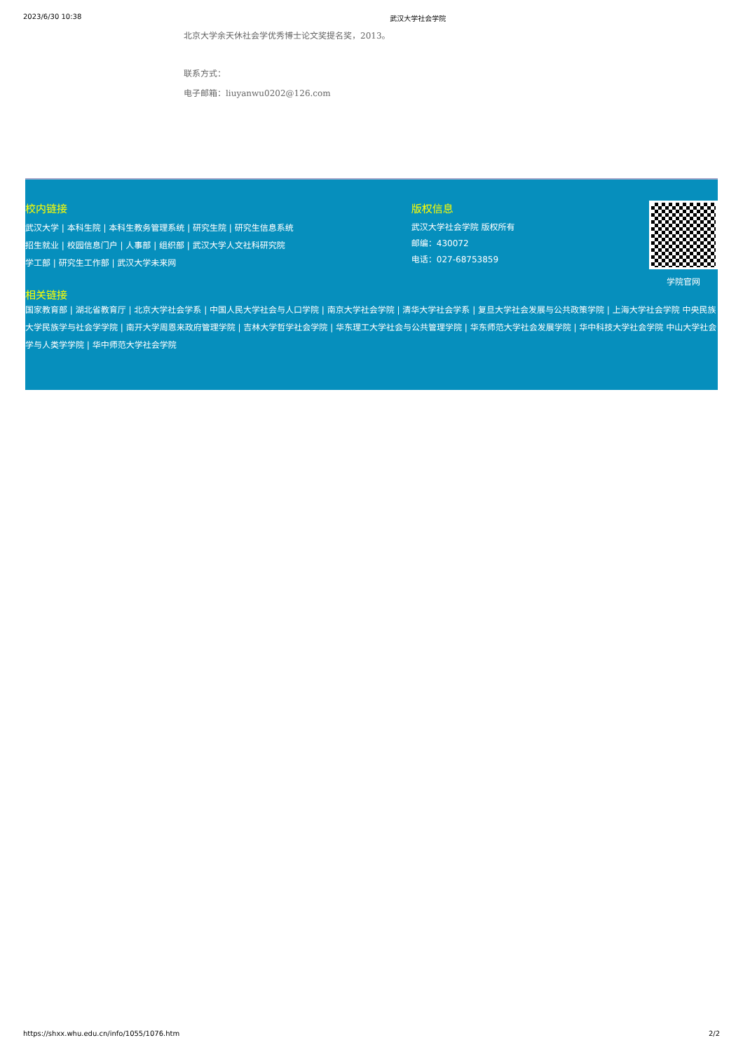2023/6/30 10:38 武汉大学社会学院
北京大学余天休社会学优秀博士论文奖提名奖，2013。
联系方式：
电子邮箱：liuyanwu0202@126.com
校内链接
武汉大学 | 本科生院 | 本科生教务管理系统 | 研究生院 | 研究生信息系统
招生就业 | 校园信息门户 | 人事部 | 组织部 | 武汉大学人文社科研究院
学工部 | 研究生工作部 | 武汉大学未来网
版权信息
武汉大学社会学院 版权所有
邮编：430072
电话：027-68753859
学院官网
相关链接
国家教育部 | 湖北省教育厅 | 北京大学社会学系 | 中国人民大学社会与人口学院 | 南京大学社会学院 | 清华大学社会学系 | 复旦大学社会发展与公共政策学院 | 上海大学社会学院 中央民族大学民族学与社会学学院 | 南开大学周恩来政府管理学院 | 吉林大学哲学社会学院 | 华东理工大学社会与公共管理学院 | 华东师范大学社会发展学院 | 华中科技大学社会学院 中山大学社会学与人类学学院 | 华中师范大学社会学院
https://shxx.whu.edu.cn/info/1055/1076.htm 2/2